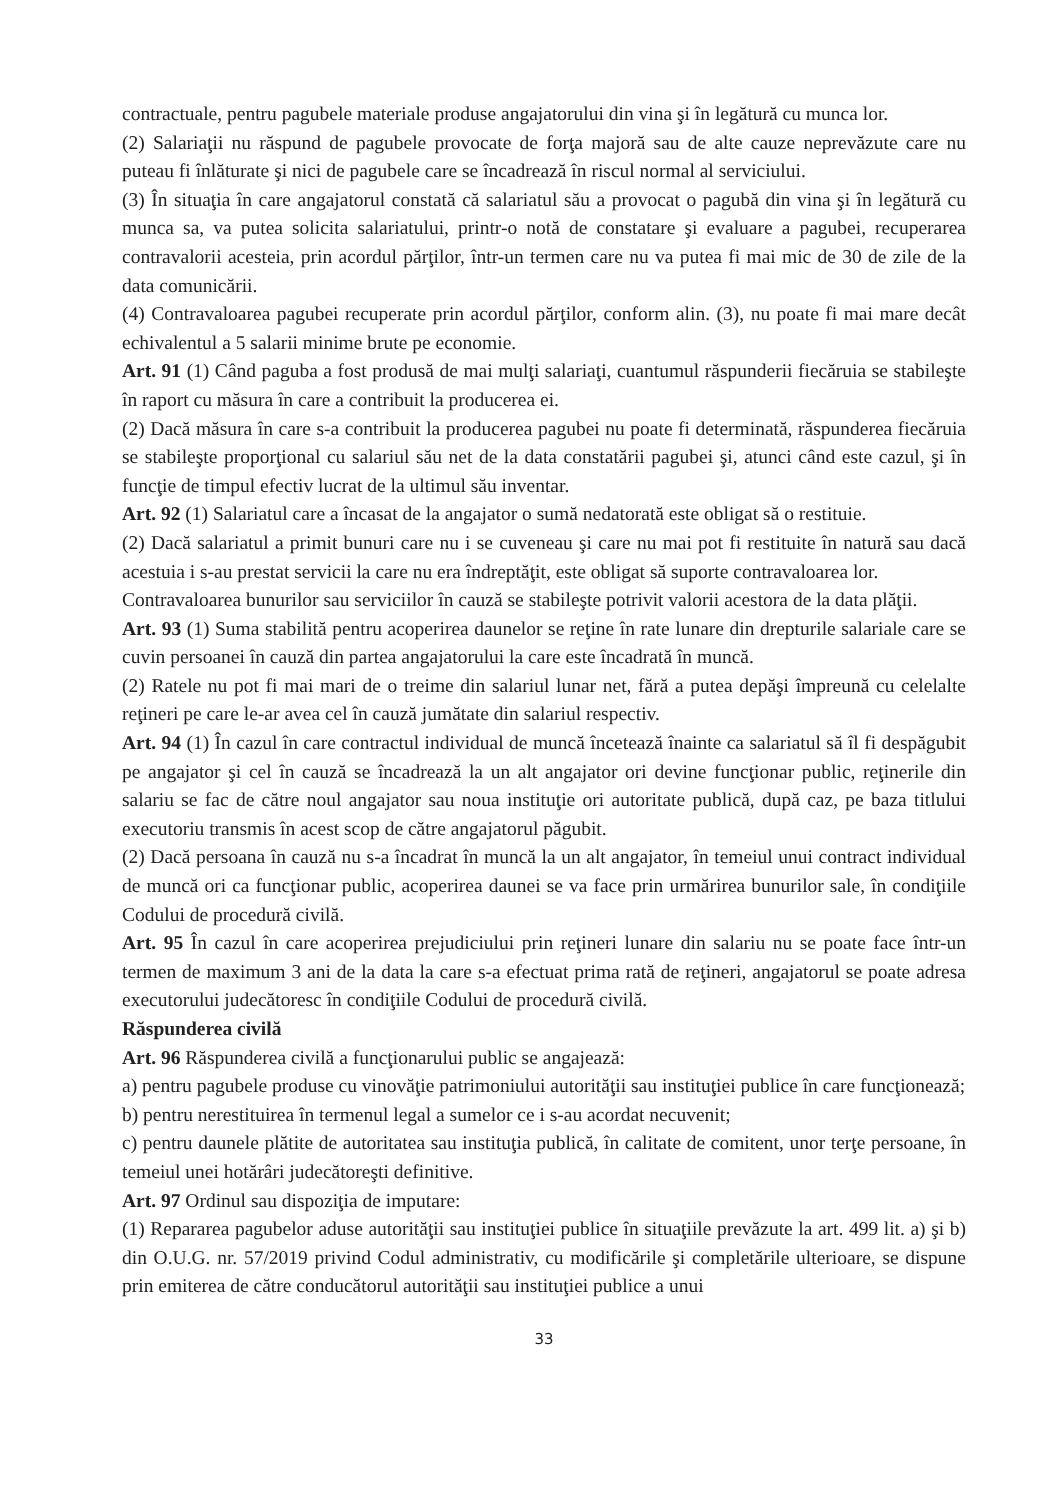contractuale, pentru pagubele materiale produse angajatorului din vina şi în legătură cu munca lor.
(2) Salariaţii nu răspund de pagubele provocate de forţa majoră sau de alte cauze neprevăzute care nu puteau fi înlăturate şi nici de pagubele care se încadrează în riscul normal al serviciului.
(3) În situaţia în care angajatorul constată că salariatul său a provocat o pagubă din vina şi în legătură cu munca sa, va putea solicita salariatului, printr-o notă de constatare şi evaluare a pagubei, recuperarea contravalorii acesteia, prin acordul părţilor, într-un termen care nu va putea fi mai mic de 30 de zile de la data comunicării.
(4) Contravaloarea pagubei recuperate prin acordul părţilor, conform alin. (3), nu poate fi mai mare decât echivalentul a 5 salarii minime brute pe economie.
Art. 91 (1) Când paguba a fost produsă de mai mulţi salariaţi, cuantumul răspunderii fiecăruia se stabileşte în raport cu măsura în care a contribuit la producerea ei.
(2) Dacă măsura în care s-a contribuit la producerea pagubei nu poate fi determinată, răspunderea fiecăruia se stabileşte proporţional cu salariul său net de la data constatării pagubei şi, atunci când este cazul, şi în funcţie de timpul efectiv lucrat de la ultimul său inventar.
Art. 92 (1) Salariatul care a încasat de la angajator o sumă nedatorată este obligat să o restituie.
(2) Dacă salariatul a primit bunuri care nu i se cuveneau şi care nu mai pot fi restituite în natură sau dacă acestuia i s-au prestat servicii la care nu era îndreptăţit, este obligat să suporte contravaloarea lor.
Contravaloarea bunurilor sau serviciilor în cauză se stabileşte potrivit valorii acestora de la data plăţii.
Art. 93 (1) Suma stabilită pentru acoperirea daunelor se reţine în rate lunare din drepturile salariale care se cuvin persoanei în cauză din partea angajatorului la care este încadrată în muncă.
(2) Ratele nu pot fi mai mari de o treime din salariul lunar net, fără a putea depăşi împreună cu celelalte reţineri pe care le-ar avea cel în cauză jumătate din salariul respectiv.
Art. 94 (1) În cazul în care contractul individual de muncă încetează înainte ca salariatul să îl fi despăgubit pe angajator şi cel în cauză se încadrează la un alt angajator ori devine funcţionar public, reţinerile din salariu se fac de către noul angajator sau noua instituţie ori autoritate publică, după caz, pe baza titlului executoriu transmis în acest scop de către angajatorul păgubit.
(2) Dacă persoana în cauză nu s-a încadrat în muncă la un alt angajator, în temeiul unui contract individual de muncă ori ca funcţionar public, acoperirea daunei se va face prin urmărirea bunurilor sale, în condiţiile Codului de procedură civilă.
Art. 95 În cazul în care acoperirea prejudiciului prin reţineri lunare din salariu nu se poate face într-un termen de maximum 3 ani de la data la care s-a efectuat prima rată de reţineri, angajatorul se poate adresa executorului judecătoresc în condiţiile Codului de procedură civilă.
Răspunderea civilă
Art. 96 Răspunderea civilă a funcţionarului public se angajează:
a) pentru pagubele produse cu vinovăţie patrimoniului autorităţii sau instituţiei publice în care funcţionează;
b) pentru nerestituirea în termenul legal a sumelor ce i s-au acordat necuvenit;
c) pentru daunele plătite de autoritatea sau instituţia publică, în calitate de comitent, unor terţe persoane, în temeiul unei hotărâri judecătoreşti definitive.
Art. 97 Ordinul sau dispoziţia de imputare:
(1) Repararea pagubelor aduse autorităţii sau instituţiei publice în situaţiile prevăzute la art. 499 lit. a) şi b) din O.U.G. nr. 57/2019 privind Codul administrativ, cu modificările şi completările ulterioare, se dispune prin emiterea de către conducătorul autorităţii sau instituţiei publice a unui
33